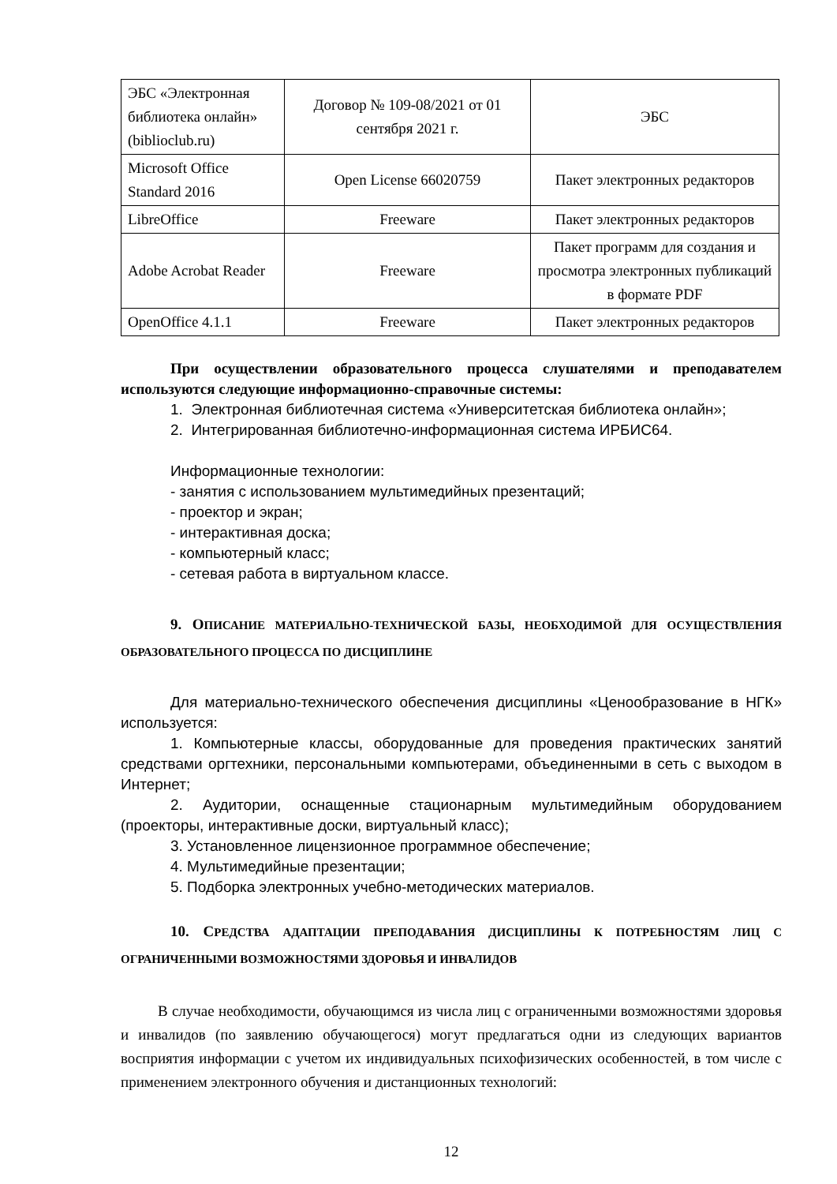| ЭБС «Электронная библиотека онлайн» (biblioclub.ru) | Договор № 109-08/2021 от 01 сентября 2021 г. | ЭБС |
| Microsoft Office Standard 2016 | Open License 66020759 | Пакет электронных редакторов |
| LibreOffice | Freeware | Пакет электронных редакторов |
| Adobe Acrobat Reader | Freeware | Пакет программ для создания и просмотра электронных публикаций в формате PDF |
| OpenOffice 4.1.1 | Freeware | Пакет электронных редакторов |
При осуществлении образовательного процесса слушателями и преподавателем используются следующие информационно-справочные системы:
1. Электронная библиотечная система «Университетская библиотека онлайн»;
2. Интегрированная библиотечно-информационная система ИРБИС64.
Информационные технологии:
- занятия с использованием мультимедийных презентаций;
- проектор и экран;
- интерактивная доска;
- компьютерный класс;
- сетевая работа в виртуальном классе.
9. ОПИСАНИЕ МАТЕРИАЛЬНО-ТЕХНИЧЕСКОЙ БАЗЫ, НЕОБХОДИМОЙ ДЛЯ ОСУЩЕСТВЛЕНИЯ ОБРАЗОВАТЕЛЬНОГО ПРОЦЕССА ПО ДИСЦИПЛИНЕ
Для материально-технического обеспечения дисциплины «Ценообразование в НГК» используется:
1. Компьютерные классы, оборудованные для проведения практических занятий средствами оргтехники, персональными компьютерами, объединенными в сеть с выходом в Интернет;
2. Аудитории, оснащенные стационарным мультимедийным оборудованием (проекторы, интерактивные доски, виртуальный класс);
3. Установленное лицензионное программное обеспечение;
4. Мультимедийные презентации;
5. Подборка электронных учебно-методических материалов.
10. СРЕДСТВА АДАПТАЦИИ ПРЕПОДАВАНИЯ ДИСЦИПЛИНЫ К ПОТРЕБНОСТЯМ ЛИЦ С ОГРАНИЧЕННЫМИ ВОЗМОЖНОСТЯМИ ЗДОРОВЬЯ И ИНВАЛИДОВ
В случае необходимости, обучающимся из числа лиц с ограниченными возможностями здоровья и инвалидов (по заявлению обучающегося) могут предлагаться одни из следующих вариантов восприятия информации с учетом их индивидуальных психофизических особенностей, в том числе с применением электронного обучения и дистанционных технологий:
12